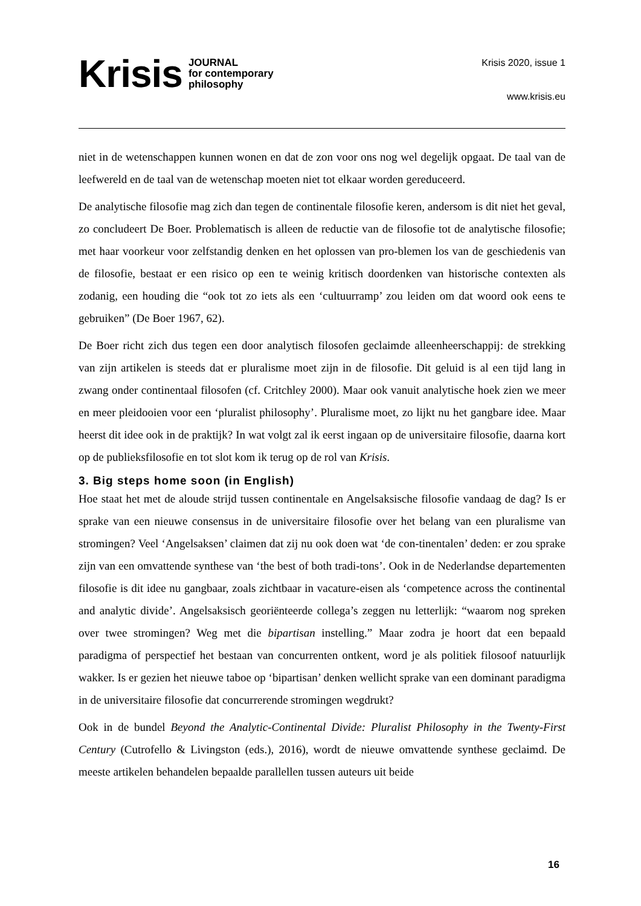Krisis JOURNAL
for contemporary
philosophy
Krisis 2020, issue 1
www.krisis.eu
niet in de wetenschappen kunnen wonen en dat de zon voor ons nog wel degelijk opgaat. De taal van de leefwereld en de taal van de wetenschap moeten niet tot elkaar worden gereduceerd.
De analytische filosofie mag zich dan tegen de continentale filosofie keren, andersom is dit niet het geval, zo concludeert De Boer. Problematisch is alleen de reductie van de filosofie tot de analytische filosofie; met haar voorkeur voor zelfstandig denken en het oplossen van pro-blemen los van de geschiedenis van de filosofie, bestaat er een risico op een te weinig kritisch doordenken van historische contexten als zodanig, een houding die “ook tot zo iets als een ‘cultuurramp’ zou leiden om dat woord ook eens te gebruiken” (De Boer 1967, 62).
De Boer richt zich dus tegen een door analytisch filosofen geclaimde alleenheerschappij: de strekking van zijn artikelen is steeds dat er pluralisme moet zijn in de filosofie. Dit geluid is al een tijd lang in zwang onder continentaal filosofen (cf. Critchley 2000). Maar ook vanuit analytische hoek zien we meer en meer pleidooien voor een ‘pluralist philosophy’. Pluralisme moet, zo lijkt nu het gangbare idee. Maar heerst dit idee ook in de praktijk? In wat volgt zal ik eerst ingaan op de universitaire filosofie, daarna kort op de publieksfilosofie en tot slot kom ik terug op de rol van Krisis.
3. Big steps home soon (in English)
Hoe staat het met de aloude strijd tussen continentale en Angelsaksische filosofie vandaag de dag? Is er sprake van een nieuwe consensus in de universitaire filosofie over het belang van een pluralisme van stromingen? Veel ‘Angelsaksen’ claimen dat zij nu ook doen wat ‘de con-tinentalen’ deden: er zou sprake zijn van een omvattende synthese van ‘the best of both tradi-tons’. Ook in de Nederlandse departementen filosofie is dit idee nu gangbaar, zoals zichtbaar in vacature-eisen als ‘competence across the continental and analytic divide’. Angelsaksisch georiënteerde collega’s zeggen nu letterlijk: “waarom nog spreken over twee stromingen? Weg met die bipartisan instelling.” Maar zodra je hoort dat een bepaald paradigma of perspectief het bestaan van concurrenten ontkent, word je als politiek filosoof natuurlijk wakker. Is er gezien het nieuwe taboe op ‘bipartisan’ denken wellicht sprake van een dominant paradigma in de universitaire filosofie dat concurrerende stromingen wegdrukt?
Ook in de bundel Beyond the Analytic-Continental Divide: Pluralist Philosophy in the Twenty-First Century (Cutrofello & Livingston (eds.), 2016), wordt de nieuwe omvattende synthese geclaimd. De meeste artikelen behandelen bepaalde parallellen tussen auteurs uit beide
16